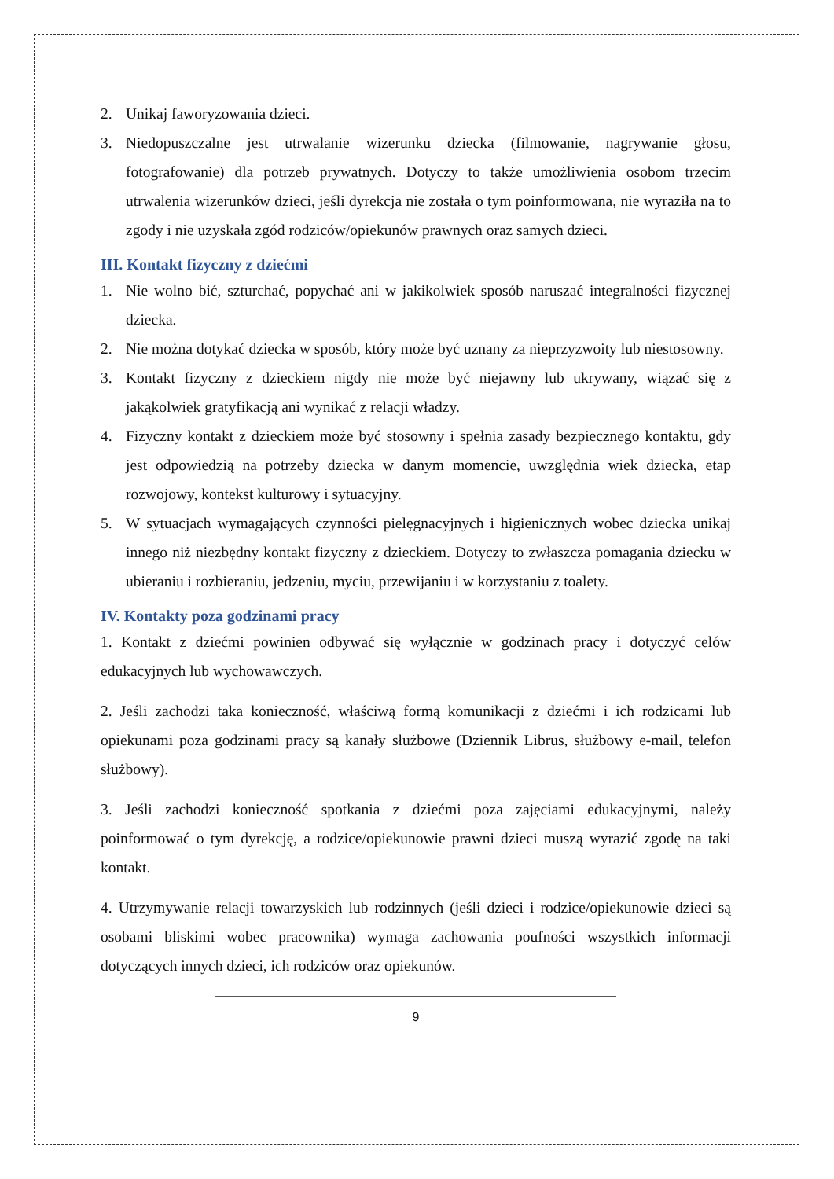2. Unikaj faworyzowania dzieci.
3. Niedopuszczalne jest utrwalanie wizerunku dziecka (filmowanie, nagrywanie głosu, fotografowanie) dla potrzeb prywatnych. Dotyczy to także umożliwienia osobom trzecim utrwalenia wizerunków dzieci, jeśli dyrekcja nie została o tym poinformowana, nie wyraziła na to zgody i nie uzyskała zgód rodziców/opiekunów prawnych oraz samych dzieci.
III. Kontakt fizyczny z dziećmi
1. Nie wolno bić, szturchać, popychać ani w jakikolwiek sposób naruszać integralności fizycznej dziecka.
2. Nie można dotykać dziecka w sposób, który może być uznany za nieprzyzwoity lub niestosowny.
3. Kontakt fizyczny z dzieckiem nigdy nie może być niejawny lub ukrywany, wiązać się z jakąkolwiek gratyfikacją ani wynikać z relacji władzy.
4. Fizyczny kontakt z dzieckiem może być stosowny i spełnia zasady bezpiecznego kontaktu, gdy jest odpowiedzią na potrzeby dziecka w danym momencie, uwzględnia wiek dziecka, etap rozwojowy, kontekst kulturowy i sytuacyjny.
5. W sytuacjach wymagających czynności pielęgnacyjnych i higienicznych wobec dziecka unikaj innego niż niezbędny kontakt fizyczny z dzieckiem. Dotyczy to zwłaszcza pomagania dziecku w ubieraniu i rozbieraniu, jedzeniu, myciu, przewijaniu i w korzystaniu z toalety.
IV. Kontakty poza godzinami pracy
1. Kontakt z dziećmi powinien odbywać się wyłącznie w godzinach pracy i dotyczyć celów edukacyjnych lub wychowawczych.
2. Jeśli zachodzi taka konieczność, właściwą formą komunikacji z dziećmi i ich rodzicami lub opiekunami poza godzinami pracy są kanały służbowe (Dziennik Librus, służbowy e-mail, telefon służbowy).
3. Jeśli zachodzi konieczność spotkania z dziećmi poza zajęciami edukacyjnymi, należy poinformować o tym dyrekcję, a rodzice/opiekunowie prawni dzieci muszą wyrazić zgodę na taki kontakt.
4. Utrzymywanie relacji towarzyskich lub rodzinnych (jeśli dzieci i rodzice/opiekunowie dzieci są osobami bliskimi wobec pracownika) wymaga zachowania poufności wszystkich informacji dotyczących innych dzieci, ich rodziców oraz opiekunów.
9